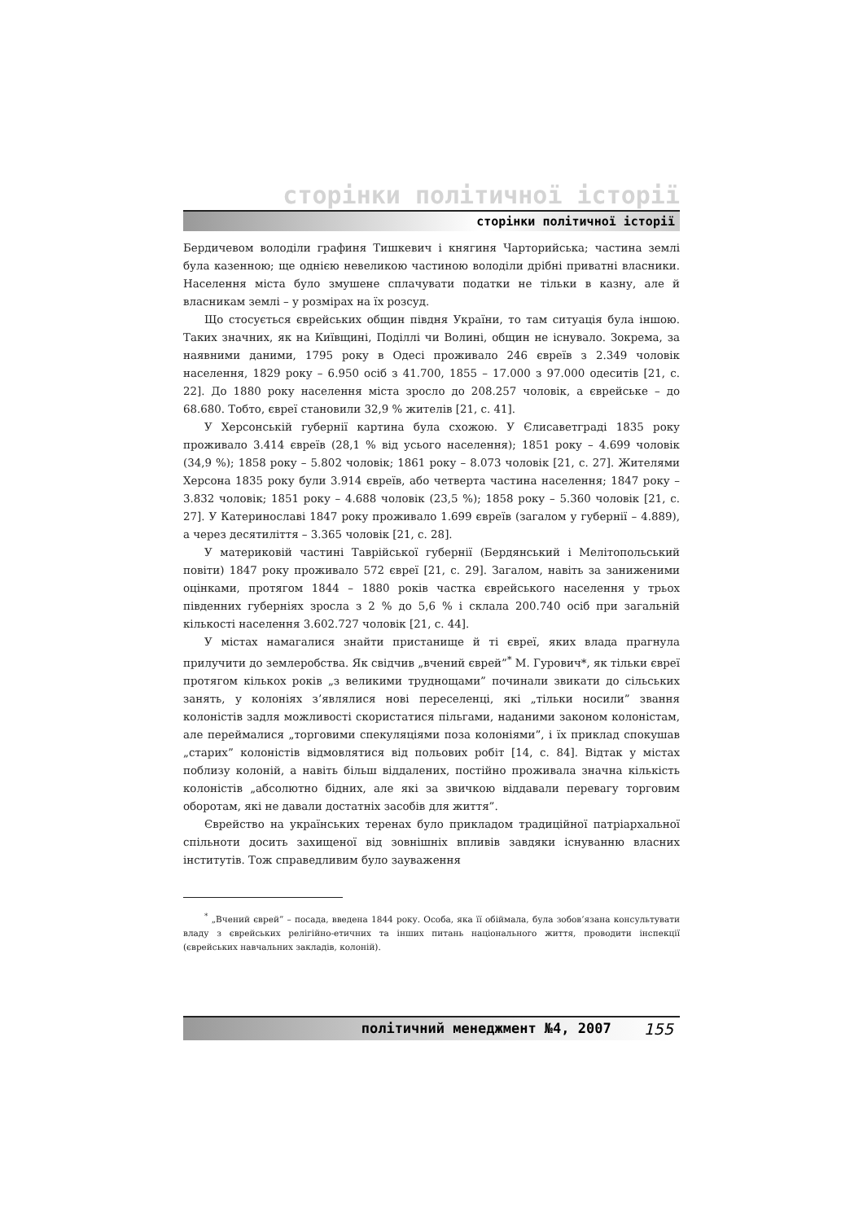сторінки політичної історії
сторінки політичної історії
Бердичевом володіли графиня Тишкевич і княгиня Чарторийська; частина землі була казенною; ще однією невеликою частиною володіли дрібні приватні власники. Населення міста було змушене сплачувати податки не тільки в казну, але й власникам землі – у розмірах на їх розсуд.
Що стосується єврейських общин півдня України, то там ситуація була іншою. Таких значних, як на Київщині, Поділлі чи Волині, общин не існувало. Зокрема, за наявними даними, 1795 року в Одесі проживало 246 євреїв з 2.349 чоловік населення, 1829 року – 6.950 осіб з 41.700, 1855 – 17.000 з 97.000 одеситів [21, с. 22]. До 1880 року населення міста зросло до 208.257 чоловік, а єврейське – до 68.680. Тобто, євреї становили 32,9 % жителів [21, с. 41].
У Херсонській губернії картина була схожою. У Єлисаветграді 1835 року проживало 3.414 євреїв (28,1 % від усього населення); 1851 року – 4.699 чоловік (34,9 %); 1858 року – 5.802 чоловік; 1861 року – 8.073 чоловік [21, с. 27]. Жителями Херсона 1835 року були 3.914 євреїв, або четверта частина населення; 1847 року – 3.832 чоловік; 1851 року – 4.688 чоловік (23,5 %); 1858 року – 5.360 чоловік [21, с. 27]. У Катеринославі 1847 року проживало 1.699 євреїв (загалом у губернії – 4.889), а через десятиліття – 3.365 чоловік [21, с. 28].
У материковій частині Таврійської губернії (Бердянський і Мелітопольський повіти) 1847 року проживало 572 євреї [21, с. 29]. Загалом, навіть за заниженими оцінками, протягом 1844 – 1880 років частка єврейського населення у трьох південних губерніях зросла з 2 % до 5,6 % і склала 200.740 осіб при загальній кількості населення 3.602.727 чоловік [21, с. 44].
У містах намагалися знайти пристанище й ті євреї, яких влада прагнула прилучити до землеробства. Як свідчив „вчений єврей”<sup>*</sup> М. Гурович*, як тільки євреї протягом кількох років „з великими труднощами” починали звикати до сільських занять, у колоніях з’являлися нові переселенці, які „тільки носили” звання колоністів задля можливості скористатися пільгами, наданими законом колоністам, але переймалися „торговими спекуляціями поза колоніями”, і їх приклад спокушав „старих” колоністів відмовлятися від польових робіт [14, с. 84]. Відтак у містах поблизу колоній, а навіть більш віддалених, постійно проживала значна кількість колоністів „абсолютно бідних, але які за звичкою віддавали перевагу торговим оборотам, які не давали достатніх засобів для життя”.
Єврейство на українських теренах було прикладом традиційної патріархальної спільноти досить захищеної від зовнішніх впливів завдяки існуванню власних інститутів. Тож справедливим було зауваження
<sup>*</sup> „Вчений єврей” – посада, введена 1844 року. Особа, яка її обіймала, була зобов’язана консультувати владу з єврейських релігійно-етичних та інших питань національного життя, проводити інспекції (єврейських навчальних закладів, колоній).
політичний менеджмент №4, 2007 155